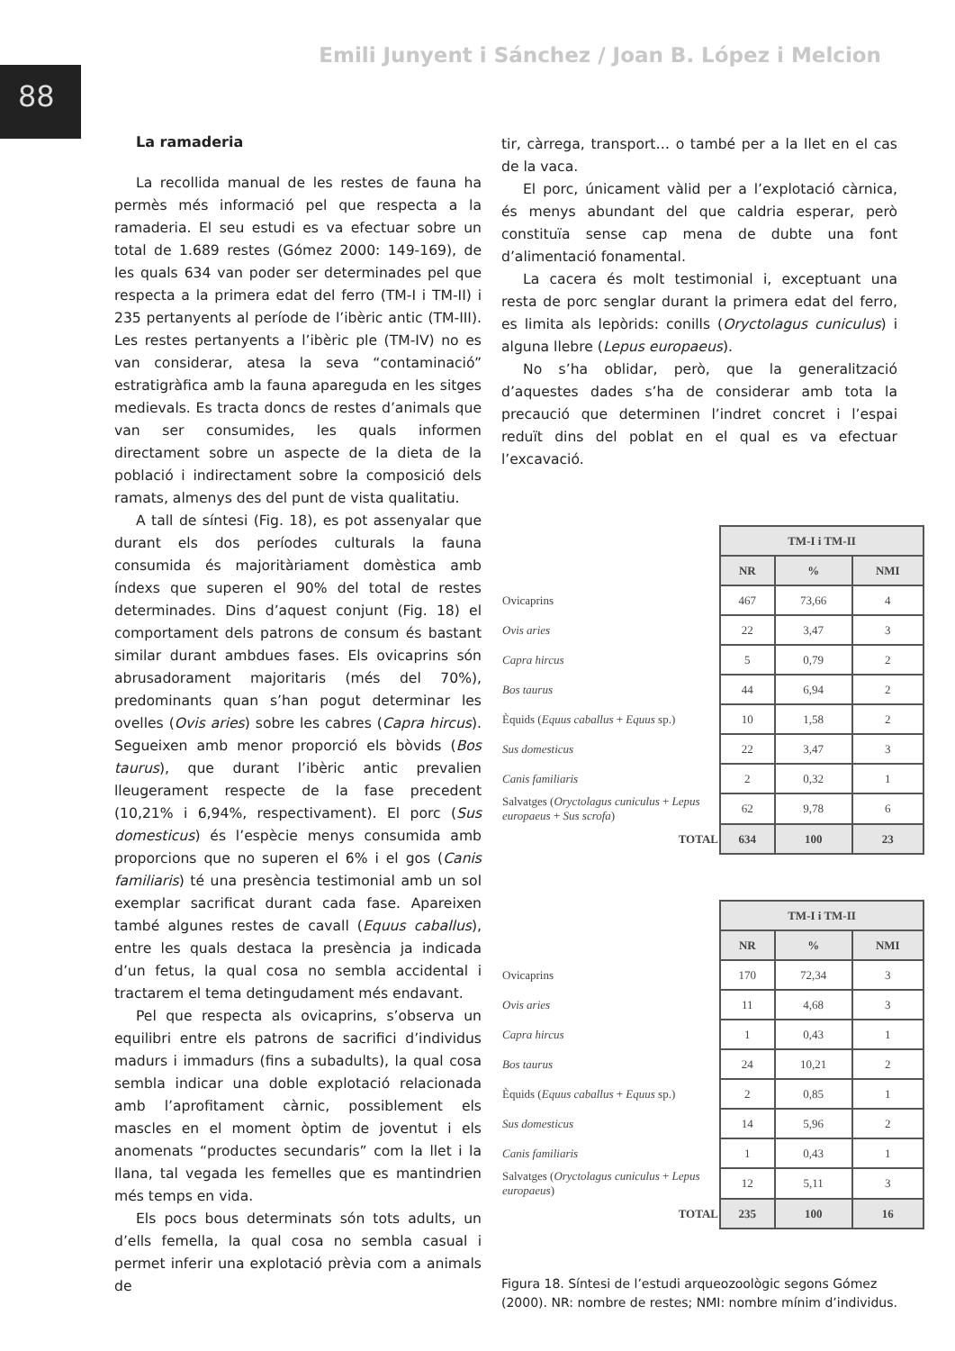Emili Junyent i Sánchez / Joan B. López i Melcion
88
La ramaderia
La recollida manual de les restes de fauna ha permès més informació pel que respecta a la ramaderia. El seu estudi es va efectuar sobre un total de 1.689 restes (Gómez 2000: 149-169), de les quals 634 van poder ser determinades pel que respecta a la primera edat del ferro (TM-I i TM-II) i 235 pertanyents al període de l’ibèric antic (TM-III). Les restes pertanyents a l’ibèric ple (TM-IV) no es van considerar, atesa la seva “contaminació” estratigràfica amb la fauna apareguda en les sitges medievals. Es tracta doncs de restes d’animals que van ser consumides, les quals informen directament sobre un aspecte de la dieta de la població i indirectament sobre la composició dels ramats, almenys des del punt de vista qualitatiu.
A tall de síntesi (Fig. 18), es pot assenyalar que durant els dos períodes culturals la fauna consumida és majoritàriament domèstica amb índexs que superen el 90% del total de restes determinades. Dins d’aquest conjunt (Fig. 18) el comportament dels patrons de consum és bastant similar durant ambdues fases. Els ovicaprins són abrusadorament majoritaris (més del 70%), predominants quan s’han pogut determinar les ovelles (Ovis aries) sobre les cabres (Capra hircus). Segueixen amb menor proporció els bòvids (Bos taurus), que durant l’ibèric antic prevalien lleugerament respecte de la fase precedent (10,21% i 6,94%, respectivament). El porc (Sus domesticus) és l’espècie menys consumida amb proporcions que no superen el 6% i el gos (Canis familiaris) té una presència testimonial amb un sol exemplar sacrificat durant cada fase. Apareixen també algunes restes de cavall (Equus caballus), entre les quals destaca la presència ja indicada d’un fetus, la qual cosa no sembla accidental i tractarem el tema detingudament més endavant.
Pel que respecta als ovicaprins, s’observa un equilibri entre els patrons de sacrifici d’individus madurs i immadurs (fins a subadults), la qual cosa sembla indicar una doble explotació relacionada amb l’aprofitament càrnic, possiblement els mascles en el moment òptim de joventut i els anomenats “productes secundaris” com la llet i la llana, tal vegada les femelles que es mantindrien més temps en vida.
Els pocs bous determinats són tots adults, un d’ells femella, la qual cosa no sembla casual i permet inferir una explotació prèvia com a animals de
tir, càrrega, transport… o també per a la llet en el cas de la vaca.
El porc, únicament vàlid per a l’explotació càrnica, és menys abundant del que caldria esperar, però constituïa sense cap mena de dubte una font d’alimentació fonamental.
La cacera és molt testimonial i, exceptuant una resta de porc senglar durant la primera edat del ferro, es limita als lepòrids: conills (Oryctolagus cuniculus) i alguna llebre (Lepus europaeus).
No s’ha oblidar, però, que la generalització d’aquestes dades s’ha de considerar amb tota la precaució que determinen l’indret concret i l’espai reduït dins del poblat en el qual es va efectuar l’excavació.
| | TM-I i TM-II | | |
| | NR | % | NMI |
| Ovicaprins | 467 | 73,66 | 4 |
| Ovis aries | 22 | 3,47 | 3 |
| Capra hircus | 5 | 0,79 | 2 |
| Bos taurus | 44 | 6,94 | 2 |
| Èquids ( Equus caballus + Equus sp.) | 10 | 1,58 | 2 |
| Sus domesticus | 22 | 3,47 | 3 |
| Canis familiaris | 2 | 0,32 | 1 |
| Salvatges ( Oryctolagus cuniculus + Lepus europaeus + Sus scrofa ) | 62 | 9,78 | 6 |
| TOTAL | 634 | 100 | 23 |
| | TM-I i TM-II | | |
| | NR | % | NMI |
| Ovicaprins | 170 | 72,34 | 3 |
| Ovis aries | 11 | 4,68 | 3 |
| Capra hircus | 1 | 0,43 | 1 |
| Bos taurus | 24 | 10,21 | 2 |
| Èquids ( Equus caballus + Equus sp.) | 2 | 0,85 | 1 |
| Sus domesticus | 14 | 5,96 | 2 |
| Canis familiaris | 1 | 0,43 | 1 |
| Salvatges ( Oryctolagus cuniculus + Lepus europaeus ) | 12 | 5,11 | 3 |
| TOTAL | 235 | 100 | 16 |
Figura 18. Síntesi de l’estudi arqueozoològic segons Gómez (2000). NR: nombre de restes; NMI: nombre mínim d’individus.